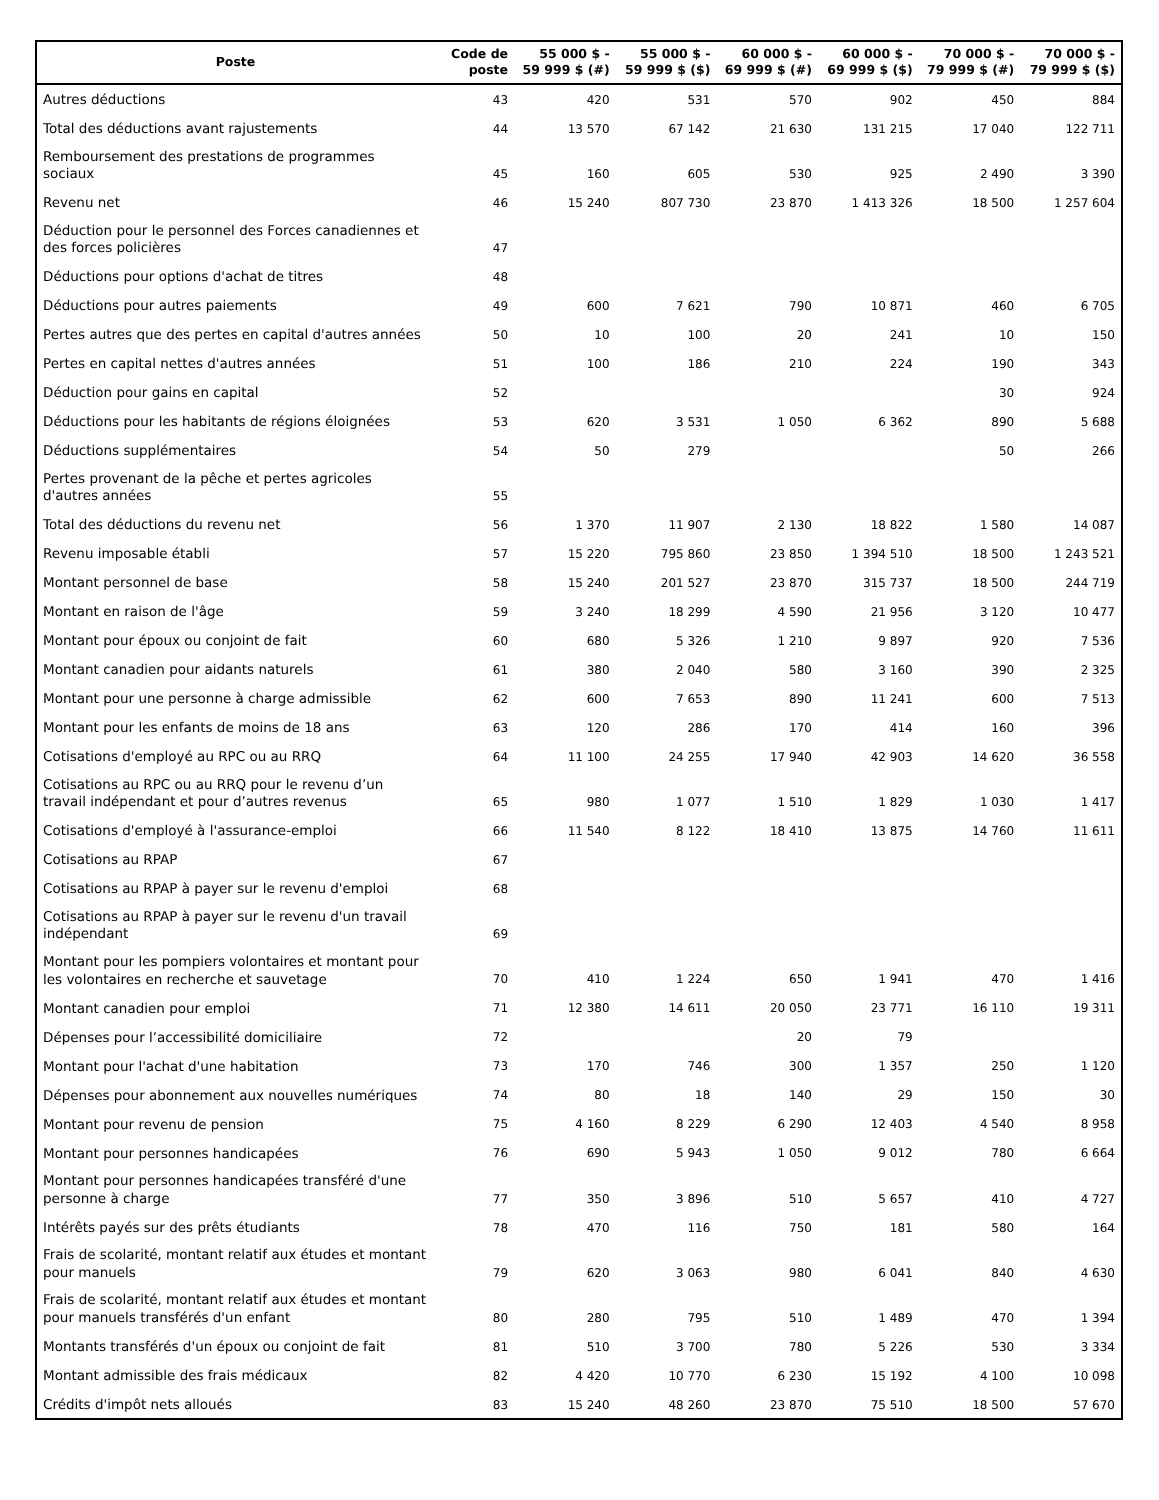| Poste | Code de poste | 55 000 $ - 59 999 $ (#) | 55 000 $ - 59 999 $ ($) | 60 000 $ - 69 999 $ (#) | 60 000 $ - 69 999 $ ($) | 70 000 $ - 79 999 $ (#) | 70 000 $ - 79 999 $ ($) |
| --- | --- | --- | --- | --- | --- | --- | --- |
| Autres déductions | 43 | 420 | 531 | 570 | 902 | 450 | 884 |
| Total des déductions avant rajustements | 44 | 13 570 | 67 142 | 21 630 | 131 215 | 17 040 | 122 711 |
| Remboursement des prestations de programmes sociaux | 45 | 160 | 605 | 530 | 925 | 2 490 | 3 390 |
| Revenu net | 46 | 15 240 | 807 730 | 23 870 | 1 413 326 | 18 500 | 1 257 604 |
| Déduction pour le personnel des Forces canadiennes et des forces policières | 47 | | | | | | |
| Déductions pour options d'achat de titres | 48 | | | | | | |
| Déductions pour autres paiements | 49 | 600 | 7 621 | 790 | 10 871 | 460 | 6 705 |
| Pertes autres que des pertes en capital d'autres années | 50 | 10 | 100 | 20 | 241 | 10 | 150 |
| Pertes en capital nettes d'autres années | 51 | 100 | 186 | 210 | 224 | 190 | 343 |
| Déduction pour gains en capital | 52 | | | | | 30 | 924 |
| Déductions pour les habitants de régions éloignées | 53 | 620 | 3 531 | 1 050 | 6 362 | 890 | 5 688 |
| Déductions supplémentaires | 54 | 50 | 279 | | | 50 | 266 |
| Pertes provenant de la pêche et pertes agricoles d'autres années | 55 | | | | | | |
| Total des déductions du revenu net | 56 | 1 370 | 11 907 | 2 130 | 18 822 | 1 580 | 14 087 |
| Revenu imposable établi | 57 | 15 220 | 795 860 | 23 850 | 1 394 510 | 18 500 | 1 243 521 |
| Montant personnel de base | 58 | 15 240 | 201 527 | 23 870 | 315 737 | 18 500 | 244 719 |
| Montant en raison de l'âge | 59 | 3 240 | 18 299 | 4 590 | 21 956 | 3 120 | 10 477 |
| Montant pour époux ou conjoint de fait | 60 | 680 | 5 326 | 1 210 | 9 897 | 920 | 7 536 |
| Montant canadien pour aidants naturels | 61 | 380 | 2 040 | 580 | 3 160 | 390 | 2 325 |
| Montant pour une personne à charge admissible | 62 | 600 | 7 653 | 890 | 11 241 | 600 | 7 513 |
| Montant pour les enfants de moins de 18 ans | 63 | 120 | 286 | 170 | 414 | 160 | 396 |
| Cotisations d'employé au RPC ou au RRQ | 64 | 11 100 | 24 255 | 17 940 | 42 903 | 14 620 | 36 558 |
| Cotisations au RPC ou au RRQ pour le revenu d’un travail indépendant et pour d’autres revenus | 65 | 980 | 1 077 | 1 510 | 1 829 | 1 030 | 1 417 |
| Cotisations d'employé à l'assurance-emploi | 66 | 11 540 | 8 122 | 18 410 | 13 875 | 14 760 | 11 611 |
| Cotisations au RPAP | 67 | | | | | | |
| Cotisations au RPAP à payer sur le revenu d'emploi | 68 | | | | | | |
| Cotisations au RPAP à payer sur le revenu d'un travail indépendant | 69 | | | | | | |
| Montant pour les pompiers volontaires et montant pour les volontaires en recherche et sauvetage | 70 | 410 | 1 224 | 650 | 1 941 | 470 | 1 416 |
| Montant canadien pour emploi | 71 | 12 380 | 14 611 | 20 050 | 23 771 | 16 110 | 19 311 |
| Dépenses pour l’accessibilité domiciliaire | 72 | | | 20 | 79 | | |
| Montant pour l'achat d'une habitation | 73 | 170 | 746 | 300 | 1 357 | 250 | 1 120 |
| Dépenses pour abonnement aux nouvelles numériques | 74 | 80 | 18 | 140 | 29 | 150 | 30 |
| Montant pour revenu de pension | 75 | 4 160 | 8 229 | 6 290 | 12 403 | 4 540 | 8 958 |
| Montant pour personnes handicapées | 76 | 690 | 5 943 | 1 050 | 9 012 | 780 | 6 664 |
| Montant pour personnes handicapées transféré d'une personne à charge | 77 | 350 | 3 896 | 510 | 5 657 | 410 | 4 727 |
| Intérêts payés sur des prêts étudiants | 78 | 470 | 116 | 750 | 181 | 580 | 164 |
| Frais de scolarité, montant relatif aux études et montant pour manuels | 79 | 620 | 3 063 | 980 | 6 041 | 840 | 4 630 |
| Frais de scolarité, montant relatif aux études et montant pour manuels transférés d'un enfant | 80 | 280 | 795 | 510 | 1 489 | 470 | 1 394 |
| Montants transférés d'un époux ou conjoint de fait | 81 | 510 | 3 700 | 780 | 5 226 | 530 | 3 334 |
| Montant admissible des frais médicaux | 82 | 4 420 | 10 770 | 6 230 | 15 192 | 4 100 | 10 098 |
| Crédits d'impôt nets alloués | 83 | 15 240 | 48 260 | 23 870 | 75 510 | 18 500 | 57 670 |